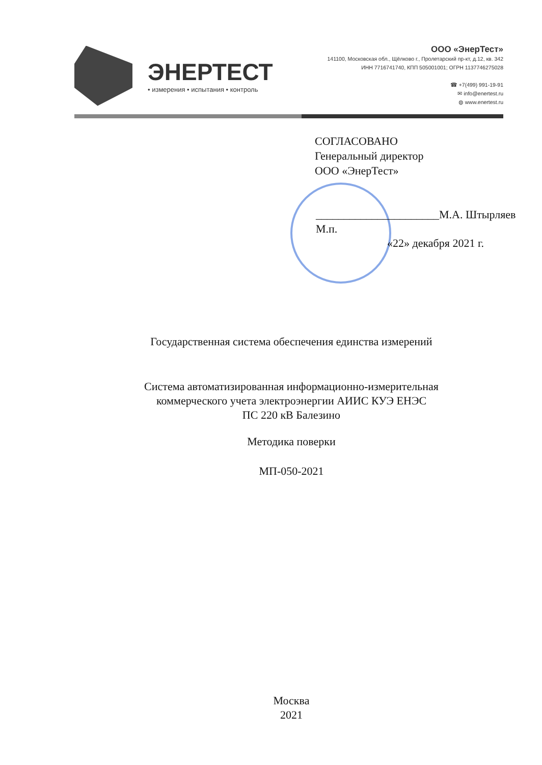ЭНЕРТЕСТ
• измерения • испытания • контроль
ООО «ЭнерТест»
141100, Московская обл., Щёлково г., Пролетарский пр-кт, д.12, кв. 342
ИНН 7716741740, КПП 505001001; ОГРН 1137746275028
☎ +7(499) 991-19-91
✉ info@enertest.ru
◍ www.enertest.ru
СОГЛАСОВАНО
Генеральный директор
ООО «ЭнерТест»
______________________М.А. Штырляев
М.п.
«22» декабря 2021 г.
Государственная система обеспечения единства измерений
Система автоматизированная информационно-измерительная
коммерческого учета электроэнергии АИИС КУЭ ЕНЭС
ПС 220 кВ Балезино
Методика поверки
МП-050-2021
Москва
2021